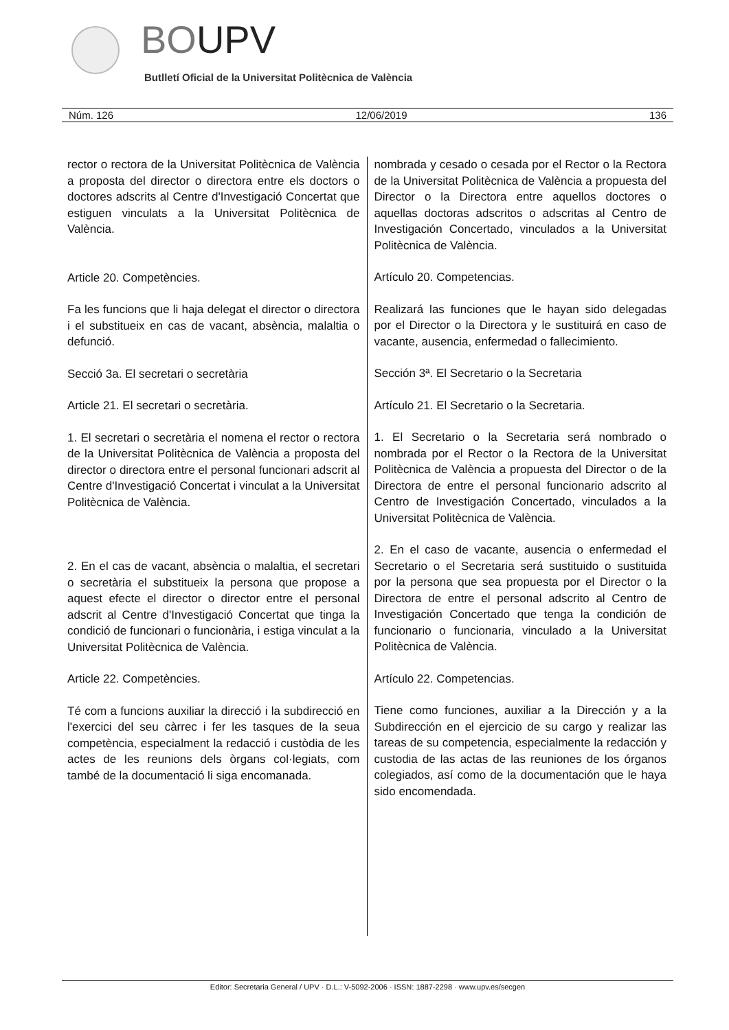BOUPV
Butlletí Oficial de la Universitat Politècnica de València
Núm. 126 12/06/2019 136
rector o rectora de la Universitat Politècnica de València a proposta del director o directora entre els doctors o doctores adscrits al Centre d'Investigació Concertat que estiguen vinculats a la Universitat Politècnica de València.
Article 20. Competències.
Fa les funcions que li haja delegat el director o directora i el substitueix en cas de vacant, absència, malaltia o defunció.
Secció 3a. El secretari o secretària
Article 21. El secretari o secretària.
1. El secretari o secretària el nomena el rector o rectora de la Universitat Politècnica de València a proposta del director o directora entre el personal funcionari adscrit al Centre d'Investigació Concertat i vinculat a la Universitat Politècnica de València.
2. En el cas de vacant, absència o malaltia, el secretari o secretària el substitueix la persona que propose a aquest efecte el director o director entre el personal adscrit al Centre d'Investigació Concertat que tinga la condició de funcionari o funcionària, i estiga vinculat a la Universitat Politècnica de València.
Article 22. Competències.
Té com a funcions auxiliar la direcció i la subdirecció en l'exercici del seu càrrec i fer les tasques de la seua competència, especialment la redacció i custòdia de les actes de les reunions dels òrgans col·legiats, com també de la documentació li siga encomanada.
nombrada y cesado o cesada por el Rector o la Rectora de la Universitat Politècnica de València a propuesta del Director o la Directora entre aquellos doctores o aquellas doctoras adscritos o adscritas al Centro de Investigación Concertado, vinculados a la Universitat Politècnica de València.
Artículo 20. Competencias.
Realizará las funciones que le hayan sido delegadas por el Director o la Directora y le sustituirá en caso de vacante, ausencia, enfermedad o fallecimiento.
Sección 3ª. El Secretario o la Secretaria
Artículo 21. El Secretario o la Secretaria.
1. El Secretario o la Secretaria será nombrado o nombrada por el Rector o la Rectora de la Universitat Politècnica de València a propuesta del Director o de la Directora de entre el personal funcionario adscrito al Centro de Investigación Concertado, vinculados a la Universitat Politècnica de València.
2. En el caso de vacante, ausencia o enfermedad el Secretario o el Secretaria será sustituido o sustituida por la persona que sea propuesta por el Director o la Directora de entre el personal adscrito al Centro de Investigación Concertado que tenga la condición de funcionario o funcionaria, vinculado a la Universitat Politècnica de València.
Artículo 22. Competencias.
Tiene como funciones, auxiliar a la Dirección y a la Subdirección en el ejercicio de su cargo y realizar las tareas de su competencia, especialmente la redacción y custodia de las actas de las reuniones de los órganos colegiados, así como de la documentación que le haya sido encomendada.
Editor: Secretaria General / UPV · D.L.: V-5092-2006 · ISSN: 1887-2298 · www.upv.es/secgen